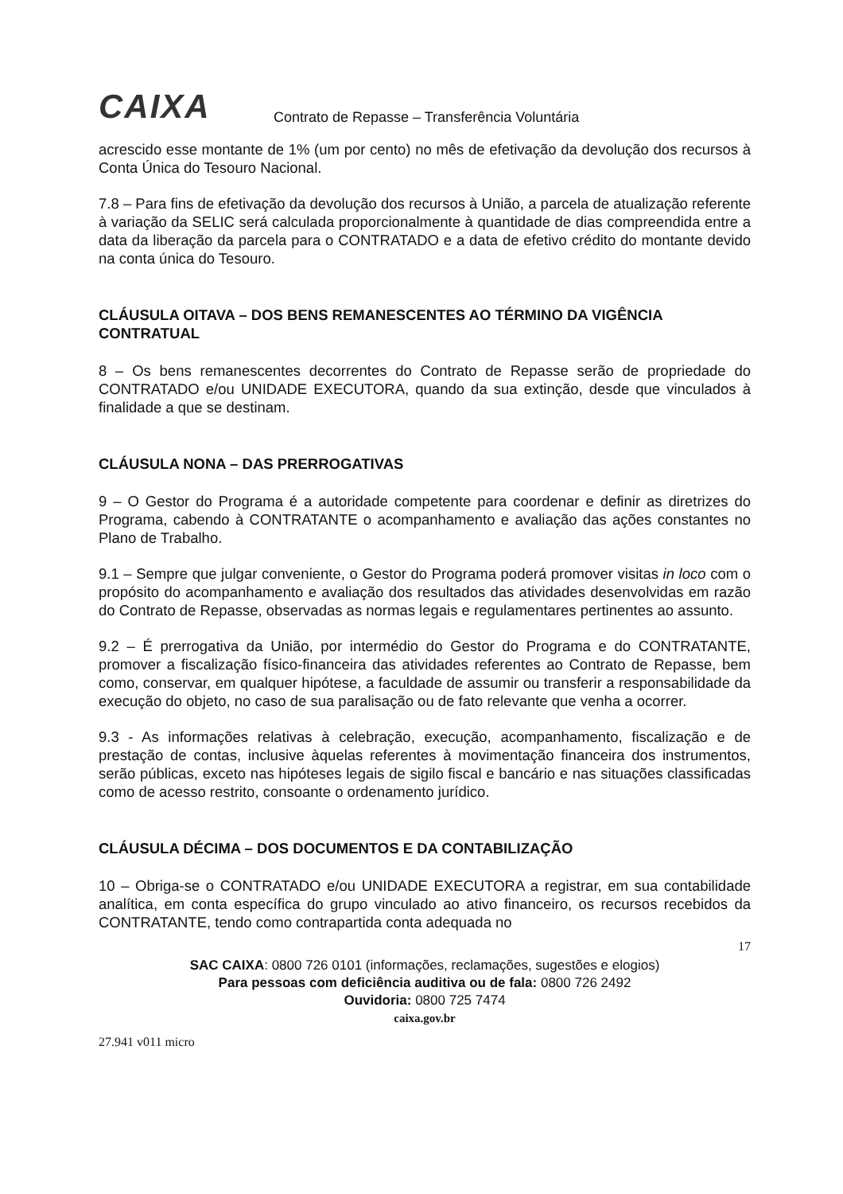CAIXA
Contrato de Repasse – Transferência Voluntária
acrescido esse montante de 1% (um por cento) no mês de efetivação da devolução dos recursos à Conta Única do Tesouro Nacional.
7.8 – Para fins de efetivação da devolução dos recursos à União, a parcela de atualização referente à variação da SELIC será calculada proporcionalmente à quantidade de dias compreendida entre a data da liberação da parcela para o CONTRATADO e a data de efetivo crédito do montante devido na conta única do Tesouro.
CLÁUSULA OITAVA – DOS BENS REMANESCENTES AO TÉRMINO DA VIGÊNCIA CONTRATUAL
8 – Os bens remanescentes decorrentes do Contrato de Repasse serão de propriedade do CONTRATADO e/ou UNIDADE EXECUTORA, quando da sua extinção, desde que vinculados à finalidade a que se destinam.
CLÁUSULA NONA – DAS PRERROGATIVAS
9 – O Gestor do Programa é a autoridade competente para coordenar e definir as diretrizes do Programa, cabendo à CONTRATANTE o acompanhamento e avaliação das ações constantes no Plano de Trabalho.
9.1 – Sempre que julgar conveniente, o Gestor do Programa poderá promover visitas in loco com o propósito do acompanhamento e avaliação dos resultados das atividades desenvolvidas em razão do Contrato de Repasse, observadas as normas legais e regulamentares pertinentes ao assunto.
9.2 – É prerrogativa da União, por intermédio do Gestor do Programa e do CONTRATANTE, promover a fiscalização físico-financeira das atividades referentes ao Contrato de Repasse, bem como, conservar, em qualquer hipótese, a faculdade de assumir ou transferir a responsabilidade da execução do objeto, no caso de sua paralisação ou de fato relevante que venha a ocorrer.
9.3 - As informações relativas à celebração, execução, acompanhamento, fiscalização e de prestação de contas, inclusive àquelas referentes à movimentação financeira dos instrumentos, serão públicas, exceto nas hipóteses legais de sigilo fiscal e bancário e nas situações classificadas como de acesso restrito, consoante o ordenamento jurídico.
CLÁUSULA DÉCIMA – DOS DOCUMENTOS E DA CONTABILIZAÇÃO
10 – Obriga-se o CONTRATADO e/ou UNIDADE EXECUTORA a registrar, em sua contabilidade analítica, em conta específica do grupo vinculado ao ativo financeiro, os recursos recebidos da CONTRATANTE, tendo como contrapartida conta adequada no
17
SAC CAIXA: 0800 726 0101 (informações, reclamações, sugestões e elogios)
Para pessoas com deficiência auditiva ou de fala: 0800 726 2492
Ouvidoria: 0800 725 7474
caixa.gov.br
27.941 v011 micro